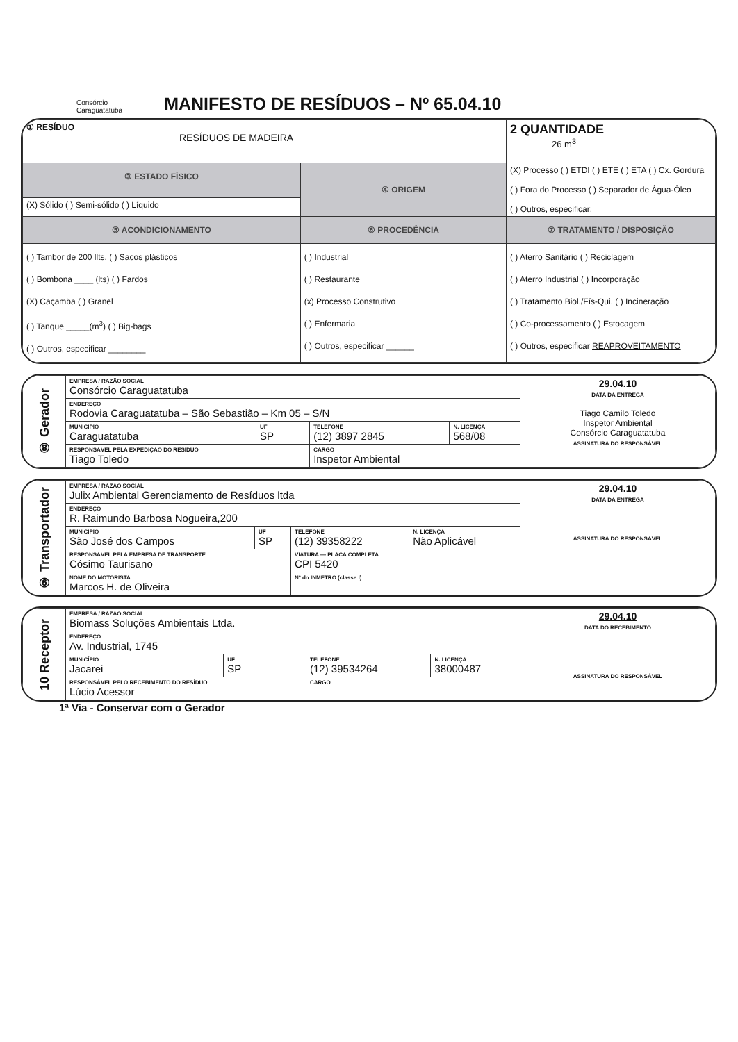Consórcio
Caraguatatuba
MANIFESTO DE RESÍDUOS – Nº 65.04.10
| ① RESÍDUO RESÍDUOS DE MADEIRA | | 2 QUANTIDADE 26 m<sup>3</sup> |
| ③ ESTADO FÍSICO | ④ ORIGEM | (X) Processo ( ) ETDI ( ) ETE ( ) ETA ( ) Cx. Gordura ( ) Fora do Processo ( ) Separador de Água-Óleo ( ) Outros, especificar: |
| (X) Sólido ( ) Semi-sólido ( ) Líquido | | |
| ⑤ ACONDICIONAMENTO | ⑥ PROCEDÊNCIA | ⑦ TRATAMENTO / DISPOSIÇÃO |
| ( ) Tambor de 200 llts. ( ) Sacos plásticos ( ) Bombona ____ (lts) ( ) Fardos (X) Caçamba ( ) Granel ( ) Tanque _____(m<sup>3</sup>) ( ) Big-bags ( ) Outros, especificar ________ | ( ) Industrial ( ) Restaurante (x) Processo Construtivo ( ) Enfermaria ( ) Outros, especificar ______ | ( ) Aterro Sanitário ( ) Reciclagem ( ) Aterro Industrial ( ) Incorporação ( ) Tratamento Biol./Fís-Qui. ( ) Incineração ( ) Co-processamento ( ) Estocagem ( ) Outros, especificar REAPROVEITAMENTO |
| ⑧ Gerador | EMPRESA / RAZÃO SOCIAL Consórcio Caraguatatuba | | | | 29.04.10 DATA DA ENTREGA Tiago Camilo Toledo Inspetor Ambiental Consórcio Caraguatatuba ASSINATURA DO RESPONSÁVEL |
| | ENDEREÇO Rodovia Caraguatatuba – São Sebastião – Km 05 – S/N | | | | |
| | MUNICÍPIO Caraguatatuba | UF SP | TELEFONE (12) 3897 2845 | N. LICENÇA 568/08 | |
| | RESPONSÁVEL PELA EXPEDIÇÃO DO RESÍDUO Tiago Toledo | | CARGO Inspetor Ambiental | | |
| ⑨ Transportador | EMPRESA / RAZÃO SOCIAL Julix Ambiental Gerenciamento de Resíduos ltda | | | | 29.04.10 DATA DA ENTREGA ASSINATURA DO RESPONSÁVEL |
| | ENDEREÇO R. Raimundo Barbosa Nogueira,200 | | | | |
| | MUNICÍPIO São José dos Campos | UF SP | TELEFONE (12) 39358222 | N. LICENÇA Não Aplicável | |
| | RESPONSÁVEL PELA EMPRESA DE TRANSPORTE Cósimo Taurisano | | VIATURA — PLACA COMPLETA CPI 5420 | | |
| | NOME DO MOTORISTA Marcos H. de Oliveira | | Nº do INMETRO (classe I) | | |
| 10 Receptor | EMPRESA / RAZÃO SOCIAL Biomass Soluções Ambientais Ltda. | | | | 29.04.10 DATA DO RECEBIMENTO ASSINATURA DO RESPONSÁVEL |
| | ENDEREÇO Av. Industrial, 1745 | | | | |
| | MUNICÍPIO Jacarei | UF SP | TELEFONE (12) 39534264 | N. LICENÇA 38000487 | |
| | RESPONSÁVEL PELO RECEBIMENTO DO RESÍDUO Lúcio Acessor | | CARGO | | |
1ª Via - Conservar com o Gerador